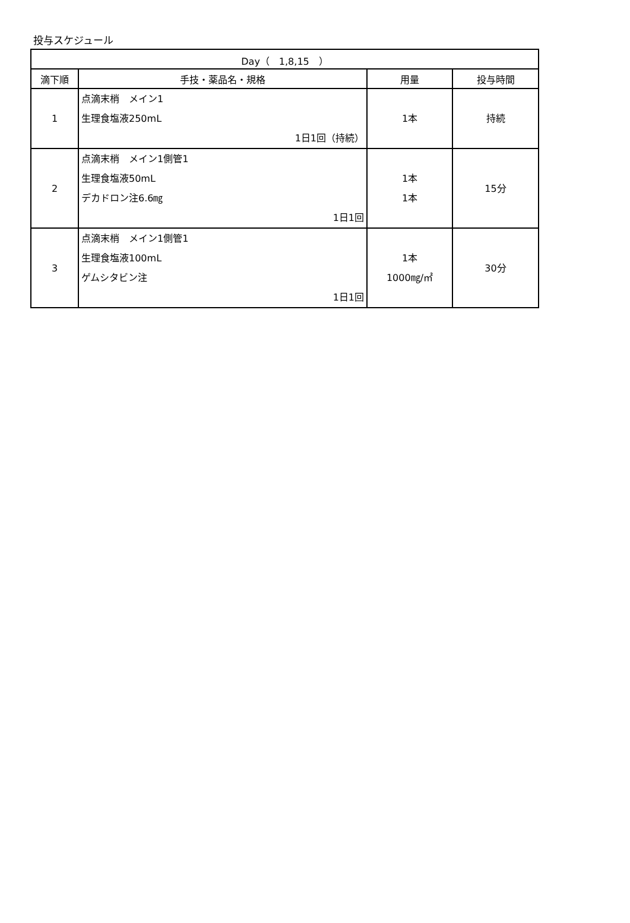投与スケジュール
| Day（ 1,8,15 ） | | | |
| --- | --- | --- | --- |
| 滴下順 | 手技・薬品名・規格 | 用量 | 投与時間 |
| 1 | 点滴末梢 メイン1 生理食塩液250mL 1日1回（持続） | 1本 | 持続 |
| 2 | 点滴末梢 メイン1側管1 生理食塩液50mL デカドロン注6.6㎎ 1日1回 | 1本 1本 | 15分 |
| 3 | 点滴末梢 メイン1側管1 生理食塩液100mL ゲムシタビン注 1日1回 | 1本 1000㎎/㎡ | 30分 |